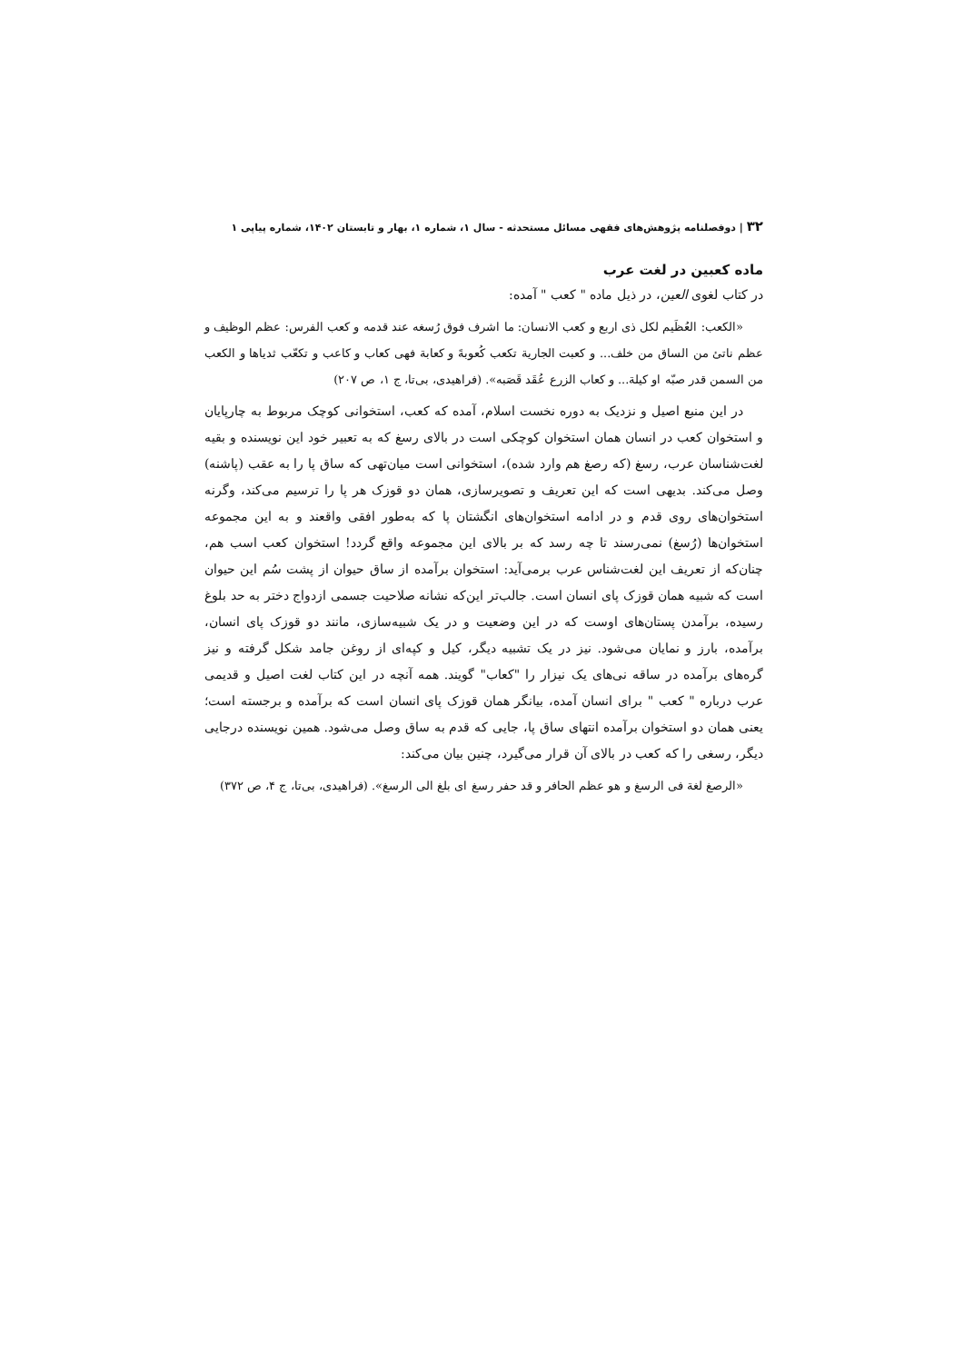۳۲ | دوفصلنامه پژوهش‌های فقهی مسائل مستحدثه - سال ۱، شماره ۱، بهار و تابستان ۱۴۰۲، شماره پیاپی ۱
ماده کعبین در لغت عرب
در کتاب لغوی العین، در ذیل ماده " کعب " آمده:
«الکعب: العُظَیم لکل ذی اربع و کعب الانسان: ما اشرف فوق رُسغه عند قدمه و کعب الفرس: عظم الوظیف و عظم ناتئ من الساق من خلف... و کعبت الجاریة تکعب کُعوبهً و کعابة فهی کعاب و کاعب و تکعّب ثدیاها و الکعب من السمن قدر صبّه او کیلة... و کعاب الزرع عُقَد قَصَبه». (فراهیدی، بی‌تا، ج ۱، ص ۲۰۷)
در این منبع اصیل و نزدیک به دوره نخست اسلام، آمده که کعب، استخوانی کوچک مربوط به چارپایان و استخوان کعب در انسان همان استخوان کوچکی است در بالای رسغ که به تعبیر خود این نویسنده و بقیه لغت‌شناسان عرب، رسغ (که رصغ هم وارد شده)، استخوانی است میان‌تهی که ساق پا را به عقب (پاشنه) وصل می‌کند. بدیهی است که این تعریف و تصویرسازی، همان دو قوزک هر پا را ترسیم می‌کند، وگرنه استخوان‌های روی قدم و در ادامه استخوان‌های انگشتان پا که به‌طور افقی واقعند و به این مجموعه استخوان‌ها (رُسغ) نمی‌رسند تا چه رسد که بر بالای این مجموعه واقع گردد! استخوان کعب اسب هم، چنان‌که از تعریف این لغت‌شناس عرب برمی‌آید: استخوان برآمده از ساق حیوان از پشت سُم این حیوان است که شبیه همان قوزک پای انسان است. جالب‌تر این‌که نشانه صلاحیت جسمی ازدواج دختر به حد بلوغ رسیده، برآمدن پستان‌های اوست که در این وضعیت و در یک شبیه‌سازی، مانند دو قوزک پای انسان، برآمده، بارز و نمایان می‌شود. نیز در یک تشبیه دیگر، کیل و کپه‌ای از روغن جامد شکل گرفته و نیز گره‌های برآمده در ساقه نی‌های یک نیزار را "کعاب" گویند. همه آنچه در این کتاب لغت اصیل و قدیمی عرب درباره " کعب " برای انسان آمده، بیانگر همان قوزک پای انسان است که برآمده و برجسته است؛ یعنی همان دو استخوان برآمده انتهای ساق پا، جایی که قدم به ساق وصل می‌شود. همین نویسنده درجایی دیگر، رسغی را که کعب در بالای آن قرار می‌گیرد، چنین بیان می‌کند:
«الرصغ لغة فی الرسغ و هو عظم الحافر و قد حفر رسغ ای بلغ الی الرسغ». (فراهیدی، بی‌تا، ج ۴، ص ۳۷۲)